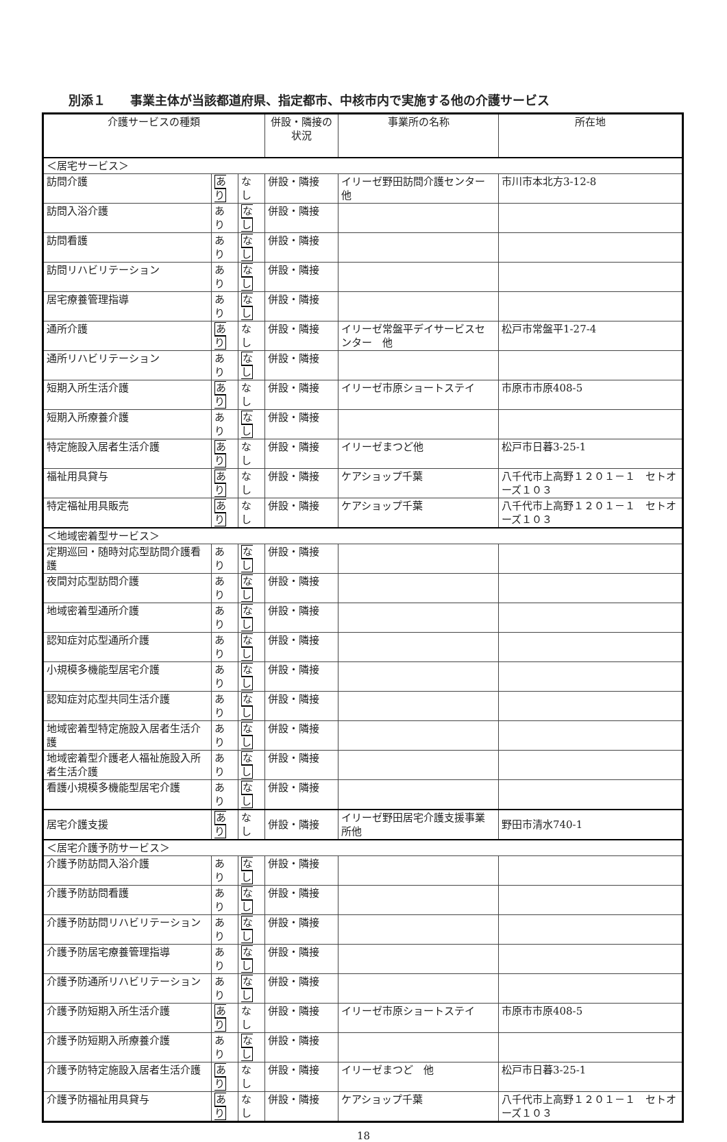別添１　　事業主体が当該都道府県、指定都市、中核市内で実施する他の介護サービス
| 介護サービスの種類 | | | 併設・隣接の状況 | 事業所の名称 | 所在地 |
| --- | --- | --- | --- | --- | --- |
| ＜居宅サービス＞ | | | | | |
| 訪問介護 | あり | なし | 併設・隣接 | イリーゼ野田訪問介護センター他 | 市川市本北方3-12-8 |
| 訪問入浴介護 | あり | なし | 併設・隣接 | | |
| 訪問看護 | あり | なし | 併設・隣接 | | |
| 訪問リハビリテーション | あり | なし | 併設・隣接 | | |
| 居宅療養管理指導 | あり | なし | 併設・隣接 | | |
| 通所介護 | あり | なし | 併設・隣接 | イリーゼ常盤平デイサービスセンター 他 | 松戸市常盤平1-27-4 |
| 通所リハビリテーション | あり | なし | 併設・隣接 | | |
| 短期入所生活介護 | あり | なし | 併設・隣接 | イリーゼ市原ショートステイ | 市原市市原408-5 |
| 短期入所療養介護 | あり | なし | 併設・隣接 | | |
| 特定施設入居者生活介護 | あり | なし | 併設・隣接 | イリーゼまつど他 | 松戸市日暮3-25-1 |
| 福祉用具貸与 | あり | なし | 併設・隣接 | ケアショップ千葉 | 八千代市上高野１２０１－１ セトオーズ１０３ |
| 特定福祉用具販売 | あり | なし | 併設・隣接 | ケアショップ千葉 | 八千代市上高野１２０１－１ セトオーズ１０３ |
| ＜地域密着型サービス＞ | | | | | |
| 定期巡回・随時対応型訪問介護看護 | あり | なし | 併設・隣接 | | |
| 夜間対応型訪問介護 | あり | なし | 併設・隣接 | | |
| 地域密着型通所介護 | あり | なし | 併設・隣接 | | |
| 認知症対応型通所介護 | あり | なし | 併設・隣接 | | |
| 小規模多機能型居宅介護 | あり | なし | 併設・隣接 | | |
| 認知症対応型共同生活介護 | あり | なし | 併設・隣接 | | |
| 地域密着型特定施設入居者生活介護 | あり | なし | 併設・隣接 | | |
| 地域密着型介護老人福祉施設入所者生活介護 | あり | なし | 併設・隣接 | | |
| 看護小規模多機能型居宅介護 | あり | なし | 併設・隣接 | | |
| 居宅介護支援 | あり | なし | 併設・隣接 | イリーゼ野田居宅介護支援事業所他 | 野田市清水740-1 |
| ＜居宅介護予防サービス＞ | | | | | |
| 介護予防訪問入浴介護 | あり | なし | 併設・隣接 | | |
| 介護予防訪問看護 | あり | なし | 併設・隣接 | | |
| 介護予防訪問リハビリテーション | あり | なし | 併設・隣接 | | |
| 介護予防居宅療養管理指導 | あり | なし | 併設・隣接 | | |
| 介護予防通所リハビリテーション | あり | なし | 併設・隣接 | | |
| 介護予防短期入所生活介護 | あり | なし | 併設・隣接 | イリーゼ市原ショートステイ | 市原市市原408-5 |
| 介護予防短期入所療養介護 | あり | なし | 併設・隣接 | | |
| 介護予防特定施設入居者生活介護 | あり | なし | 併設・隣接 | イリーゼまつど 他 | 松戸市日暮3-25-1 |
| 介護予防福祉用具貸与 | あり | なし | 併設・隣接 | ケアショップ千葉 | 八千代市上高野１２０１－１ セトオーズ１０３ |
18